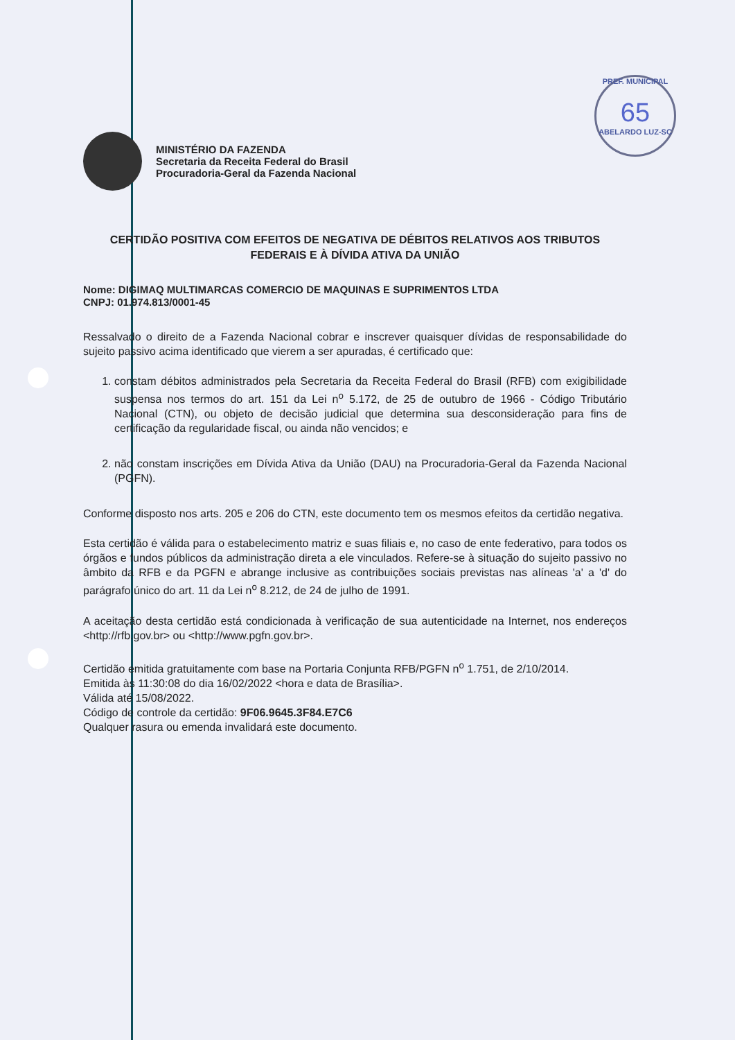PREF. MUNICIPAL
65
ABELARDO LUZ-SC
MINISTÉRIO DA FAZENDA
Secretaria da Receita Federal do Brasil
Procuradoria-Geral da Fazenda Nacional
CERTIDÃO POSITIVA COM EFEITOS DE NEGATIVA DE DÉBITOS RELATIVOS AOS TRIBUTOS FEDERAIS E À DÍVIDA ATIVA DA UNIÃO
Nome: DIGIMAQ MULTIMARCAS COMERCIO DE MAQUINAS E SUPRIMENTOS LTDA
CNPJ: 01.974.813/0001-45
Ressalvado o direito de a Fazenda Nacional cobrar e inscrever quaisquer dívidas de responsabilidade do sujeito passivo acima identificado que vierem a ser apuradas, é certificado que:
1. constam débitos administrados pela Secretaria da Receita Federal do Brasil (RFB) com exigibilidade suspensa nos termos do art. 151 da Lei n<sup>o</sup> 5.172, de 25 de outubro de 1966 - Código Tributário Nacional (CTN), ou objeto de decisão judicial que determina sua desconsideração para fins de certificação da regularidade fiscal, ou ainda não vencidos; e
2. não constam inscrições em Dívida Ativa da União (DAU) na Procuradoria-Geral da Fazenda Nacional (PGFN).
Conforme disposto nos arts. 205 e 206 do CTN, este documento tem os mesmos efeitos da certidão negativa.
Esta certidão é válida para o estabelecimento matriz e suas filiais e, no caso de ente federativo, para todos os órgãos e fundos públicos da administração direta a ele vinculados. Refere-se à situação do sujeito passivo no âmbito da RFB e da PGFN e abrange inclusive as contribuições sociais previstas nas alíneas 'a' a 'd' do parágrafo único do art. 11 da Lei n<sup>o</sup> 8.212, de 24 de julho de 1991.
A aceitação desta certidão está condicionada à verificação de sua autenticidade na Internet, nos endereços <http://rfb.gov.br> ou <http://www.pgfn.gov.br>.
Certidão emitida gratuitamente com base na Portaria Conjunta RFB/PGFN n<sup>o</sup> 1.751, de 2/10/2014.
Emitida às 11:30:08 do dia 16/02/2022 <hora e data de Brasília>.
Válida até 15/08/2022.
Código de controle da certidão: 9F06.9645.3F84.E7C6
Qualquer rasura ou emenda invalidará este documento.